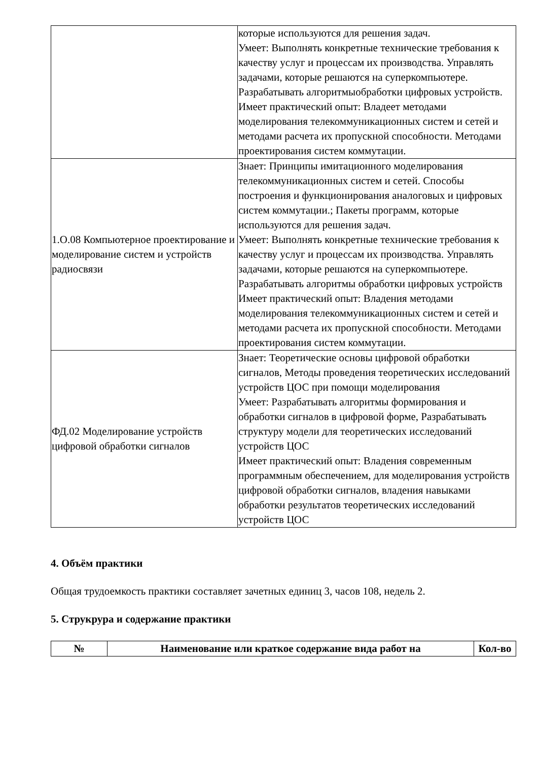| | которые используются для решения задач. Умеет: Выполнять конкретные технические требования к качеству услуг и процессам их производства. Управлять задачами, которые решаются на суперкомпьютере. Разрабатывать алгоритмыобработки цифровых устройств. Имеет практический опыт: Владеет методами моделирования телекоммуникационных систем и сетей и методами расчета их пропускной способности. Методами проектирования систем коммутации. |
| 1.О.08 Компьютерное проектирование и моделирование систем и устройств радиосвязи | Знает: Принципы имитационного моделирования телекоммуникационных систем и сетей. Способы построения и функционирования аналоговых и цифровых систем коммутации.; Пакеты программ, которые используются для решения задач. Умеет: Выполнять конкретные технические требования к качеству услуг и процессам их производства. Управлять задачами, которые решаются на суперкомпьютере. Разрабатывать алгоритмы обработки цифровых устройств Имеет практический опыт: Владения методами моделирования телекоммуникационных систем и сетей и методами расчета их пропускной способности. Методами проектирования систем коммутации. |
| ФД.02 Моделирование устройств цифровой обработки сигналов | Знает: Теоретические основы цифровой обработки сигналов, Методы проведения теоретических исследований устройств ЦОС при помощи моделирования Умеет: Разрабатывать алгоритмы формирования и обработки сигналов в цифровой форме, Разрабатывать структуру модели для теоретических исследований устройств ЦОС Имеет практический опыт: Владения современным программным обеспечением, для моделирования устройств цифровой обработки сигналов, владения навыками обработки результатов теоретических исследований устройств ЦОС |
4. Объём практики
Общая трудоемкость практики составляет зачетных единиц 3, часов 108, недель 2.
5. Струкрура и содержание практики
| № | Наименование или краткое содержание вида работ на | Кол-во |
| --- | --- | --- |